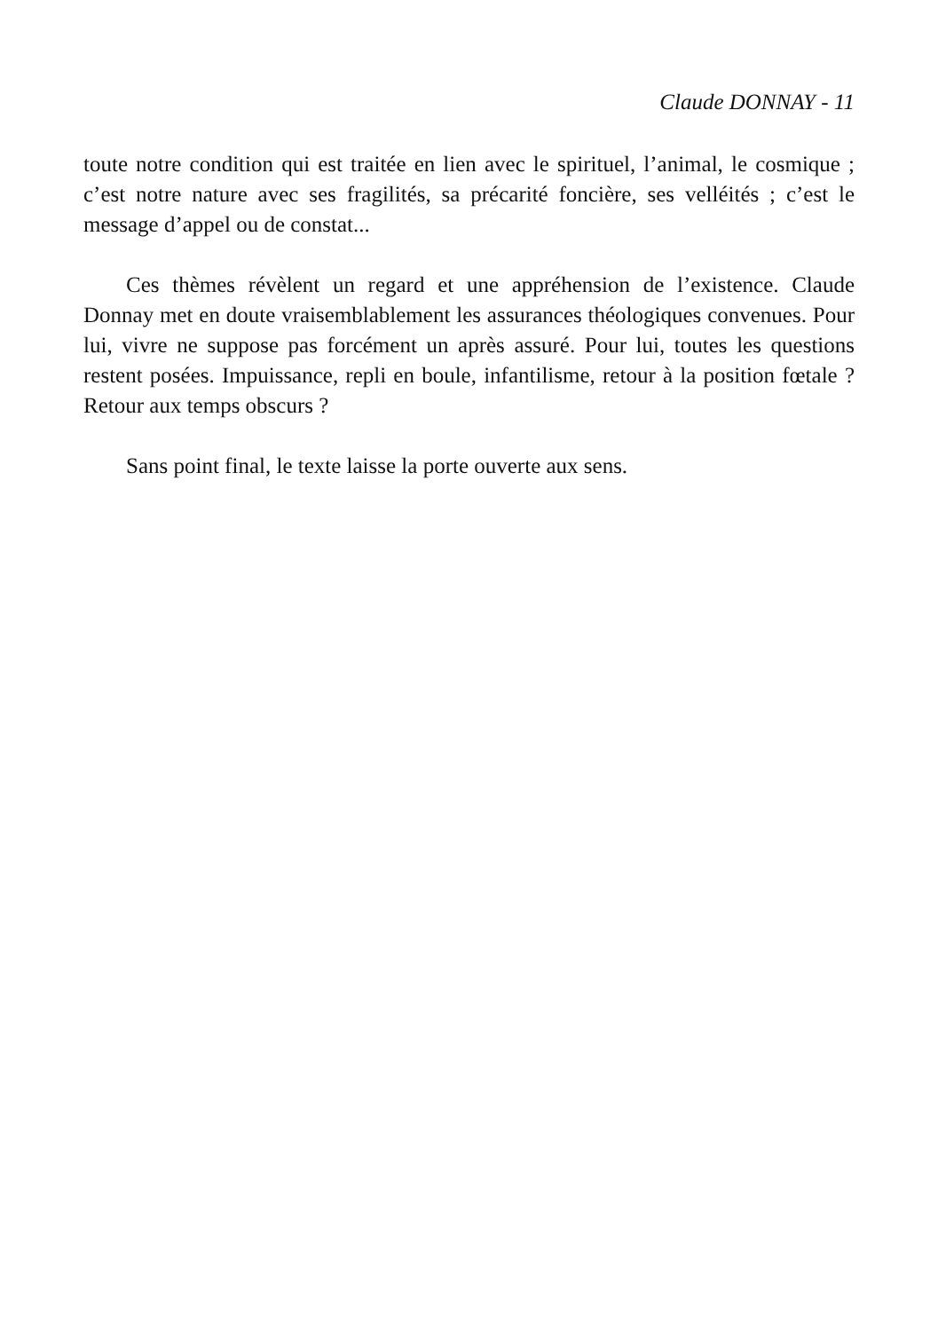Claude DONNAY - 11
toute notre condition qui est traitée en lien avec le spirituel, l’animal, le cosmique ; c’est notre nature avec ses fragilités, sa précarité foncière, ses velléités ; c’est le message d’appel ou de constat...
Ces thèmes révèlent un regard et une appréhension de l’existence. Claude Donnay met en doute vraisemblablement les assurances théologiques convenues. Pour lui, vivre ne suppose pas forcément un après assuré. Pour lui, toutes les questions restent posées. Impuissance, repli en boule, infantilisme, retour à la position fœtale ? Retour aux temps obscurs ?
Sans point final, le texte laisse la porte ouverte aux sens.